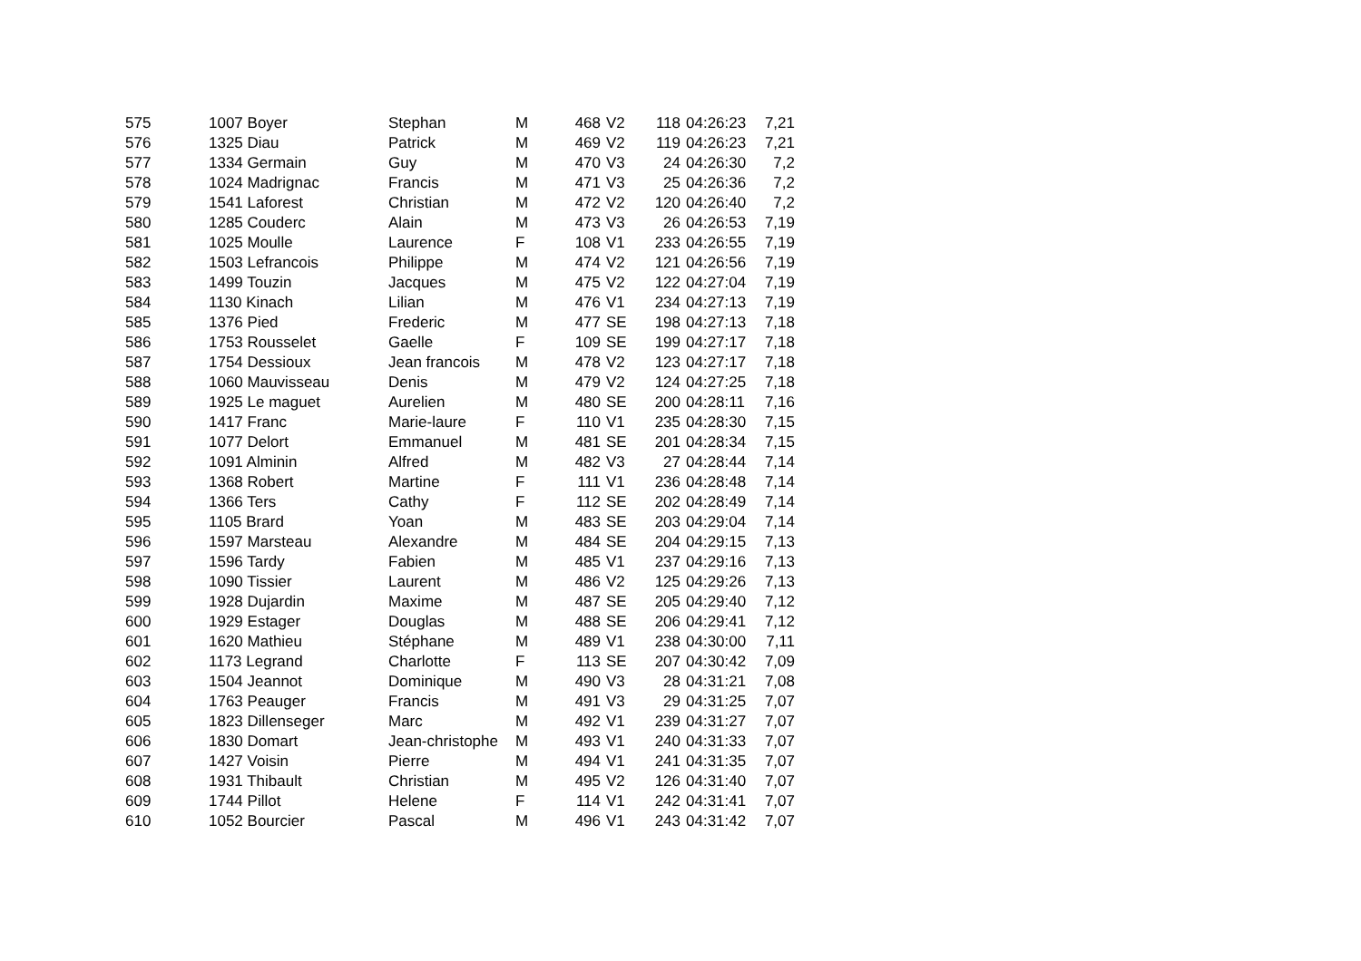| 575 | 1007 Boyer | Stephan | M | 468 | V2 | 118 | 04:26:23 | 7,21 |
| 576 | 1325 Diau | Patrick | M | 469 | V2 | 119 | 04:26:23 | 7,21 |
| 577 | 1334 Germain | Guy | M | 470 | V3 | 24 | 04:26:30 | 7,2 |
| 578 | 1024 Madrignac | Francis | M | 471 | V3 | 25 | 04:26:36 | 7,2 |
| 579 | 1541 Laforest | Christian | M | 472 | V2 | 120 | 04:26:40 | 7,2 |
| 580 | 1285 Couderc | Alain | M | 473 | V3 | 26 | 04:26:53 | 7,19 |
| 581 | 1025 Moulle | Laurence | F | 108 | V1 | 233 | 04:26:55 | 7,19 |
| 582 | 1503 Lefrancois | Philippe | M | 474 | V2 | 121 | 04:26:56 | 7,19 |
| 583 | 1499 Touzin | Jacques | M | 475 | V2 | 122 | 04:27:04 | 7,19 |
| 584 | 1130 Kinach | Lilian | M | 476 | V1 | 234 | 04:27:13 | 7,19 |
| 585 | 1376 Pied | Frederic | M | 477 | SE | 198 | 04:27:13 | 7,18 |
| 586 | 1753 Rousselet | Gaelle | F | 109 | SE | 199 | 04:27:17 | 7,18 |
| 587 | 1754 Dessioux | Jean francois | M | 478 | V2 | 123 | 04:27:17 | 7,18 |
| 588 | 1060 Mauvisseau | Denis | M | 479 | V2 | 124 | 04:27:25 | 7,18 |
| 589 | 1925 Le maguet | Aurelien | M | 480 | SE | 200 | 04:28:11 | 7,16 |
| 590 | 1417 Franc | Marie-laure | F | 110 | V1 | 235 | 04:28:30 | 7,15 |
| 591 | 1077 Delort | Emmanuel | M | 481 | SE | 201 | 04:28:34 | 7,15 |
| 592 | 1091 Alminin | Alfred | M | 482 | V3 | 27 | 04:28:44 | 7,14 |
| 593 | 1368 Robert | Martine | F | 111 | V1 | 236 | 04:28:48 | 7,14 |
| 594 | 1366 Ters | Cathy | F | 112 | SE | 202 | 04:28:49 | 7,14 |
| 595 | 1105 Brard | Yoan | M | 483 | SE | 203 | 04:29:04 | 7,14 |
| 596 | 1597 Marsteau | Alexandre | M | 484 | SE | 204 | 04:29:15 | 7,13 |
| 597 | 1596 Tardy | Fabien | M | 485 | V1 | 237 | 04:29:16 | 7,13 |
| 598 | 1090 Tissier | Laurent | M | 486 | V2 | 125 | 04:29:26 | 7,13 |
| 599 | 1928 Dujardin | Maxime | M | 487 | SE | 205 | 04:29:40 | 7,12 |
| 600 | 1929 Estager | Douglas | M | 488 | SE | 206 | 04:29:41 | 7,12 |
| 601 | 1620 Mathieu | Stéphane | M | 489 | V1 | 238 | 04:30:00 | 7,11 |
| 602 | 1173 Legrand | Charlotte | F | 113 | SE | 207 | 04:30:42 | 7,09 |
| 603 | 1504 Jeannot | Dominique | M | 490 | V3 | 28 | 04:31:21 | 7,08 |
| 604 | 1763 Peauger | Francis | M | 491 | V3 | 29 | 04:31:25 | 7,07 |
| 605 | 1823 Dillenseger | Marc | M | 492 | V1 | 239 | 04:31:27 | 7,07 |
| 606 | 1830 Domart | Jean-christophe | M | 493 | V1 | 240 | 04:31:33 | 7,07 |
| 607 | 1427 Voisin | Pierre | M | 494 | V1 | 241 | 04:31:35 | 7,07 |
| 608 | 1931 Thibault | Christian | M | 495 | V2 | 126 | 04:31:40 | 7,07 |
| 609 | 1744 Pillot | Helene | F | 114 | V1 | 242 | 04:31:41 | 7,07 |
| 610 | 1052 Bourcier | Pascal | M | 496 | V1 | 243 | 04:31:42 | 7,07 |